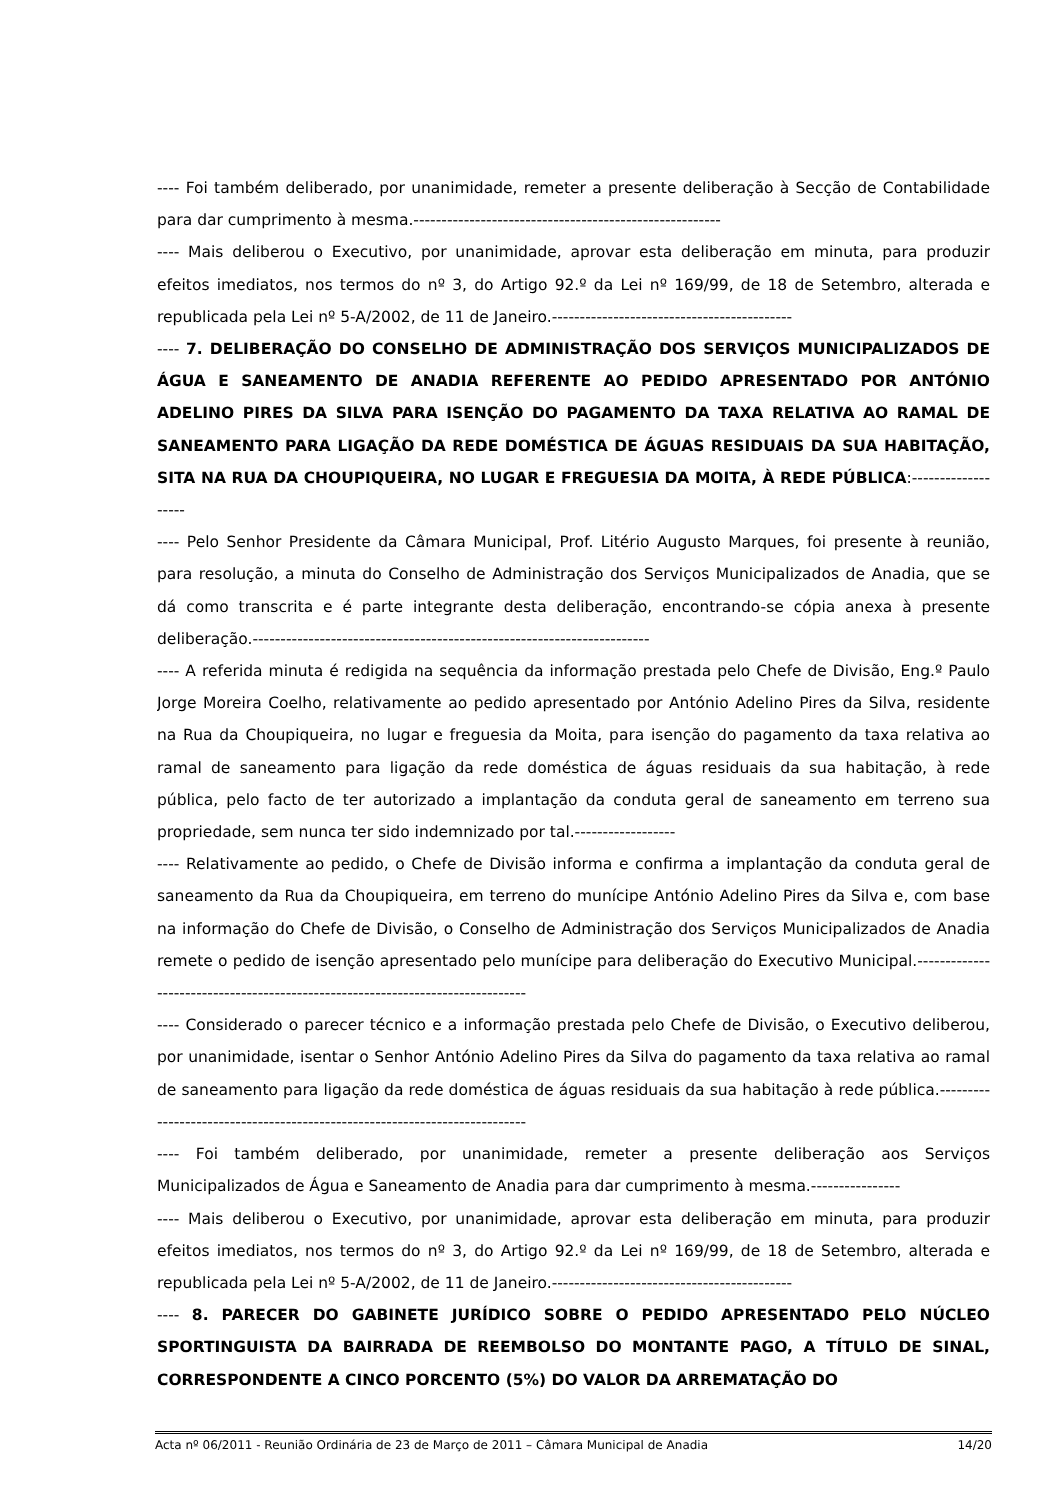---- Foi também deliberado, por unanimidade, remeter a presente deliberação à Secção de Contabilidade para dar cumprimento à mesma.-------------------------------------------------------
---- Mais deliberou o Executivo, por unanimidade, aprovar esta deliberação em minuta, para produzir efeitos imediatos, nos termos do nº 3, do Artigo 92.º da Lei nº 169/99, de 18 de Setembro, alterada e republicada pela Lei nº 5-A/2002, de 11 de Janeiro.-------------------------------------------
---- 7. DELIBERAÇÃO DO CONSELHO DE ADMINISTRAÇÃO DOS SERVIÇOS MUNICIPALIZADOS DE ÁGUA E SANEAMENTO DE ANADIA REFERENTE AO PEDIDO APRESENTADO POR ANTÓNIO ADELINO PIRES DA SILVA PARA ISENÇÃO DO PAGAMENTO DA TAXA RELATIVA AO RAMAL DE SANEAMENTO PARA LIGAÇÃO DA REDE DOMÉSTICA DE ÁGUAS RESIDUAIS DA SUA HABITAÇÃO, SITA NA RUA DA CHOUPIQUEIRA, NO LUGAR E FREGUESIA DA MOITA, À REDE PÚBLICA:-------------------
---- Pelo Senhor Presidente da Câmara Municipal, Prof. Litério Augusto Marques, foi presente à reunião, para resolução, a minuta do Conselho de Administração dos Serviços Municipalizados de Anadia, que se dá como transcrita e é parte integrante desta deliberação, encontrando-se cópia anexa à presente deliberação.-----------------------------------------------------------------------
---- A referida minuta é redigida na sequência da informação prestada pelo Chefe de Divisão, Eng.º Paulo Jorge Moreira Coelho, relativamente ao pedido apresentado por António Adelino Pires da Silva, residente na Rua da Choupiqueira, no lugar e freguesia da Moita, para isenção do pagamento da taxa relativa ao ramal de saneamento para ligação da rede doméstica de águas residuais da sua habitação, à rede pública, pelo facto de ter autorizado a implantação da conduta geral de saneamento em terreno sua propriedade, sem nunca ter sido indemnizado por tal.------------------
---- Relativamente ao pedido, o Chefe de Divisão informa e confirma a implantação da conduta geral de saneamento da Rua da Choupiqueira, em terreno do munícipe António Adelino Pires da Silva e, com base na informação do Chefe de Divisão, o Conselho de Administração dos Serviços Municipalizados de Anadia remete o pedido de isenção apresentado pelo munícipe para deliberação do Executivo Municipal.-------------------------------------------------------------------------------
---- Considerado o parecer técnico e a informação prestada pelo Chefe de Divisão, o Executivo deliberou, por unanimidade, isentar o Senhor António Adelino Pires da Silva do pagamento da taxa relativa ao ramal de saneamento para ligação da rede doméstica de águas residuais da sua habitação à rede pública.---------------------------------------------------------------------------
---- Foi também deliberado, por unanimidade, remeter a presente deliberação aos Serviços Municipalizados de Água e Saneamento de Anadia para dar cumprimento à mesma.----------------
---- Mais deliberou o Executivo, por unanimidade, aprovar esta deliberação em minuta, para produzir efeitos imediatos, nos termos do nº 3, do Artigo 92.º da Lei nº 169/99, de 18 de Setembro, alterada e republicada pela Lei nº 5-A/2002, de 11 de Janeiro.-------------------------------------------
---- 8. PARECER DO GABINETE JURÍDICO SOBRE O PEDIDO APRESENTADO PELO NÚCLEO SPORTINGUISTA DA BAIRRADA DE REEMBOLSO DO MONTANTE PAGO, A TÍTULO DE SINAL, CORRESPONDENTE A CINCO PORCENTO (5%) DO VALOR DA ARREMATAÇÃO DO
Acta nº 06/2011 - Reunião Ordinária de 23 de Março de 2011 – Câmara Municipal de Anadia 14/20